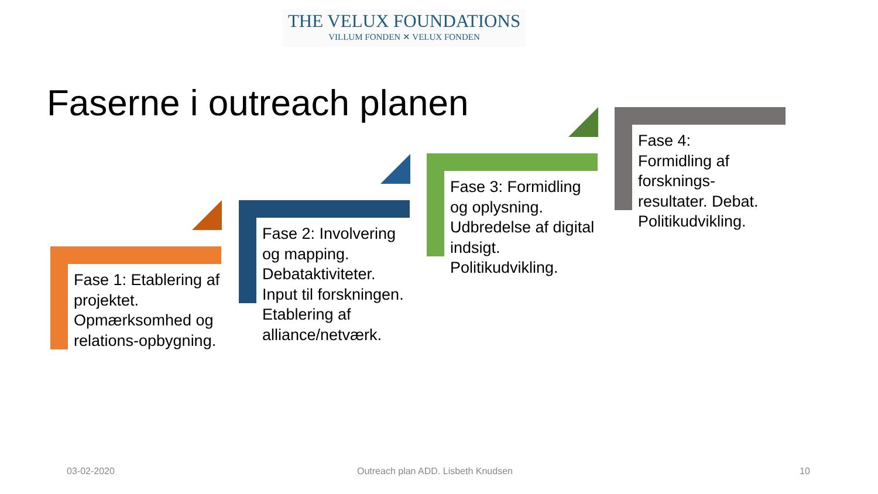THE VELUX FOUNDATIONS
VILLUM FONDEN ✕ VELUX FONDEN
Faserne i outreach planen
Fase 1: Etablering af projektet. Opmærksomhed og relations-opbygning.
Fase 2: Involvering og mapping. Debataktiviteter. Input til forskningen. Etablering af alliance/netværk.
Fase 3: Formidling og oplysning. Udbredelse af digital indsigt. Politikudvikling.
Fase 4: Formidling af forsknings-resultater. Debat. Politikudvikling.
03-02-2020
Outreach plan ADD. Lisbeth Knudsen
10